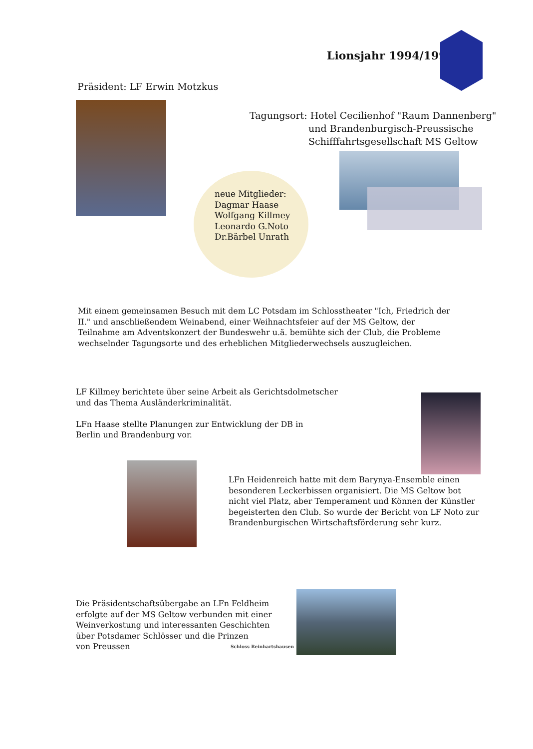Lionsjahr 1994/1995
Präsident: LF Erwin Motzkus
Tagungsort: Hotel Cecilienhof "Raum Dannenberg"
und Brandenburgisch-Preussische
Schifffahrtsgesellschaft MS Geltow
neue Mitglieder:
Dagmar Haase
Wolfgang Killmey
Leonardo G.Noto
Dr.Bärbel Unrath
Mit einem gemeinsamen Besuch mit dem LC Potsdam im Schlosstheater "Ich, Friedrich der II." und anschließendem Weinabend, einer Weihnachtsfeier auf der MS Geltow, der Teilnahme am Adventskonzert der Bundeswehr u.ä. bemühte sich der Club, die Probleme wechselnder Tagungsorte und des erheblichen Mitgliederwechsels auszugleichen.
LF Killmey berichtete über seine Arbeit als Gerichtsdolmetscher
und das Thema Ausländerkriminalität.
LFn Haase stellte Planungen zur Entwicklung der DB in
Berlin und Brandenburg vor.
LFn Heidenreich hatte mit dem Barynya-Ensemble einen
besonderen Leckerbissen organisiert. Die MS Geltow bot
nicht viel Platz, aber Temperament und Können der Künstler
begeisterten den Club. So wurde der Bericht von LF Noto zur
Brandenburgischen Wirtschaftsförderung sehr kurz.
Die Präsidentschaftsübergabe an LFn Feldheim
erfolgte auf der MS Geltow verbunden mit einer
Weinverkostung und interessanten Geschichten
über Potsdamer Schlösser und die Prinzen
von Preussen
Schloss Reinhartshausen